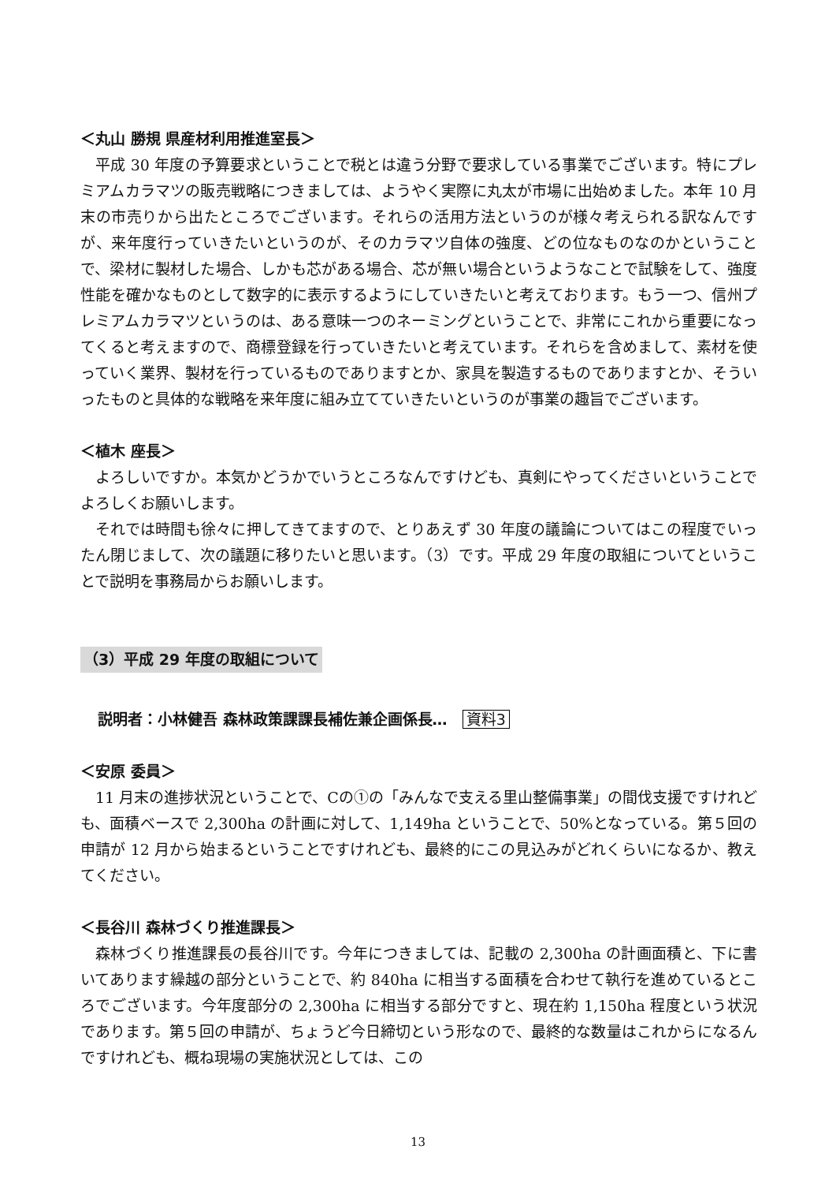＜丸山 勝規 県産材利用推進室長＞
平成 30 年度の予算要求ということで税とは違う分野で要求している事業でございます。特にプレミアムカラマツの販売戦略につきましては、ようやく実際に丸太が市場に出始めました。本年 10 月末の市売りから出たところでございます。それらの活用方法というのが様々考えられる訳なんですが、来年度行っていきたいというのが、そのカラマツ自体の強度、どの位なものなのかということで、梁材に製材した場合、しかも芯がある場合、芯が無い場合というようなことで試験をして、強度性能を確かなものとして数字的に表示するようにしていきたいと考えております。もう一つ、信州プレミアムカラマツというのは、ある意味一つのネーミングということで、非常にこれから重要になってくると考えますので、商標登録を行っていきたいと考えています。それらを含めまして、素材を使っていく業界、製材を行っているものでありますとか、家具を製造するものでありますとか、そういったものと具体的な戦略を来年度に組み立てていきたいというのが事業の趣旨でございます。
＜植木 座長＞
よろしいですか。本気かどうかでいうところなんですけども、真剣にやってくださいということでよろしくお願いします。
それでは時間も徐々に押してきてますので、とりあえず 30 年度の議論についてはこの程度でいったん閉じまして、次の議題に移りたいと思います。（3）です。平成 29 年度の取組についてということで説明を事務局からお願いします。
（3）平成 29 年度の取組について
説明者：小林健吾 森林政策課課長補佐兼企画係長…　資料3
＜安原 委員＞
11 月末の進捗状況ということで、Cの①の「みんなで支える里山整備事業」の間伐支援ですけれども、面積ベースで 2,300ha の計画に対して、1,149ha ということで、50%となっている。第５回の申請が 12 月から始まるということですけれども、最終的にこの見込みがどれくらいになるか、教えてください。
＜長谷川 森林づくり推進課長＞
森林づくり推進課長の長谷川です。今年につきましては、記載の 2,300ha の計画面積と、下に書いてあります繰越の部分ということで、約 840ha に相当する面積を合わせて執行を進めているところでございます。今年度部分の 2,300ha に相当する部分ですと、現在約 1,150ha 程度という状況であります。第５回の申請が、ちょうど今日締切という形なので、最終的な数量はこれからになるんですけれども、概ね現場の実施状況としては、この
13